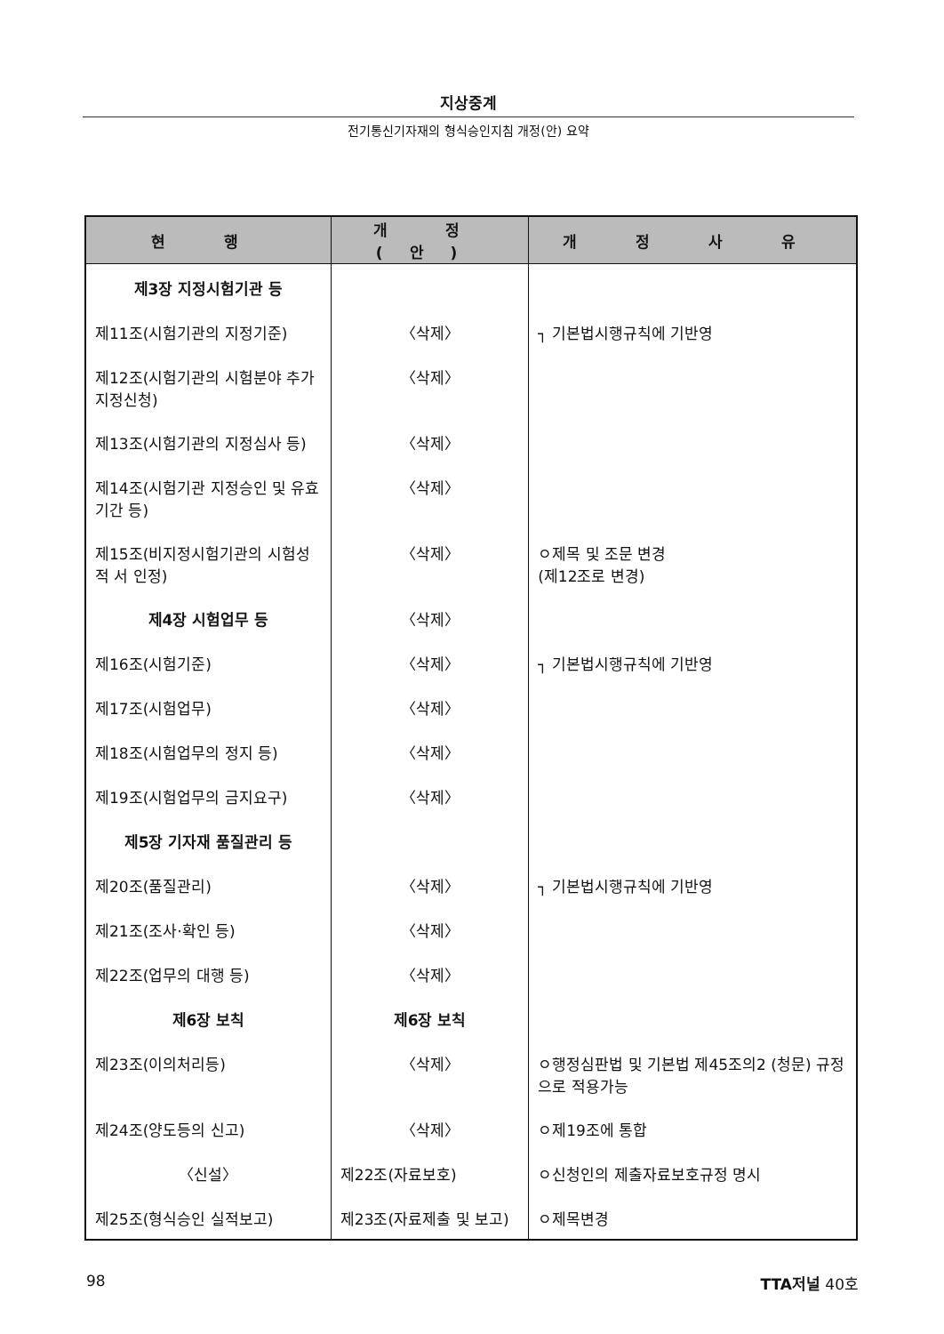지상중계
전기통신기자재의 형식승인지침 개정(안) 요약
| 현 행 | 개 정(안) | 개 정 사 유 |
| --- | --- | --- |
| 제3장 지정시험기관 등 | | |
| 제11조(시험기관의 지정기준) | 〈삭제〉 | ┐ 기본법시행규칙에 기반영 |
| 제12조(시험기관의 시험분야 추가 지정신청) | 〈삭제〉 | |
| 제13조(시험기관의 지정심사 등) | 〈삭제〉 | |
| 제14조(시험기관 지정승인 및 유효 기간 등) | 〈삭제〉 | |
| 제15조(비지정시험기관의 시험성적 서 인정) | 〈삭제〉 | ㅇ제목 및 조문 변경 (제12조로 변경) |
| 제4장 시험업무 등 | 〈삭제〉 | |
| 제16조(시험기준) | 〈삭제〉 | ┐ 기본법시행규칙에 기반영 |
| 제17조(시험업무) | 〈삭제〉 | |
| 제18조(시험업무의 정지 등) | 〈삭제〉 | |
| 제19조(시험업무의 금지요구) | 〈삭제〉 | |
| 제5장 기자재 품질관리 등 | | |
| 제20조(품질관리) | 〈삭제〉 | ┐ 기본법시행규칙에 기반영 |
| 제21조(조사·확인 등) | 〈삭제〉 | |
| 제22조(업무의 대행 등) | 〈삭제〉 | |
| 제6장 보칙 | 제6장 보칙 | |
| 제23조(이의처리등) | 〈삭제〉 | ㅇ행정심판법 및 기본법 제45조의2 (청문) 규정으로 적용가능 |
| 제24조(양도등의 신고) | 〈삭제〉 | ㅇ제19조에 통합 |
| 〈신설〉 | 제22조(자료보호) | ㅇ신청인의 제출자료보호규정 명시 |
| 제25조(형식승인 실적보고) | 제23조(자료제출 및 보고) | ㅇ제목변경 |
98 TTA저널 40호